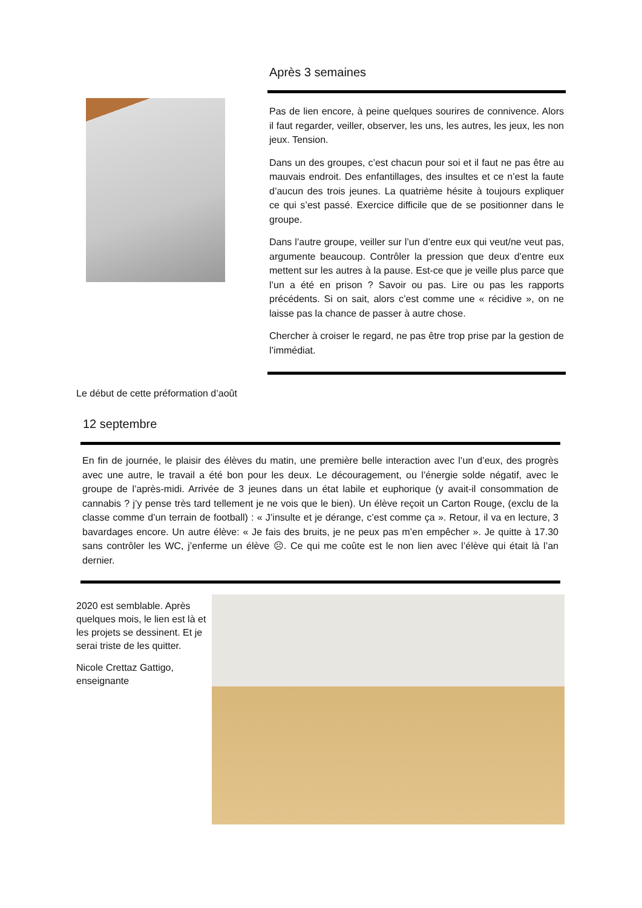Le début de cette préformation d’août
Après 3 semaines
Pas de lien encore, à peine quelques sourires de connivence. Alors il faut regarder, veiller, observer, les uns, les autres, les jeux, les non jeux. Tension.
Dans un des groupes, c’est chacun pour soi et il faut ne pas être au mauvais endroit. Des enfantillages, des insultes et ce n’est la faute d’aucun des trois jeunes. La quatrième hésite à toujours expliquer ce qui s’est passé. Exercice difficile que de se positionner dans le groupe.
Dans l’autre groupe, veiller sur l’un d’entre eux qui veut/ne veut pas, argumente beaucoup. Contrôler la pression que deux d’entre eux mettent sur les autres à la pause. Est-ce que je veille plus parce que l’un a été en prison ? Savoir ou pas. Lire ou pas les rapports précédents. Si on sait, alors c’est comme une « récidive », on ne laisse pas la chance de passer à autre chose.
Chercher à croiser le regard, ne pas être trop prise par la gestion de l’immédiat.
12 septembre
En fin de journée, le plaisir des élèves du matin, une première belle interaction avec l’un d’eux, des progrès avec une autre, le travail a été bon pour les deux. Le découragement, ou l’énergie solde négatif, avec le groupe de l’après-midi. Arrivée de 3 jeunes dans un état labile et euphorique (y avait-il consommation de cannabis ? j’y pense très tard tellement je ne vois que le bien). Un élève reçoit un Carton Rouge, (exclu de la classe comme d’un terrain de football) : « J’insulte et je dérange, c’est comme ça ». Retour, il va en lecture, 3 bavardages encore. Un autre élève: « Je fais des bruits, je ne peux pas m’en empêcher ». Je quitte à 17.30 sans contrôler les WC, j’enferme un élève ☹. Ce qui me coûte est le non lien avec l’élève qui était là l’an dernier.
2020 est semblable. Après quelques mois, le lien est là et les projets se dessinent. Et je serai triste de les quitter.
Nicole Crettaz Gattigo, enseignante